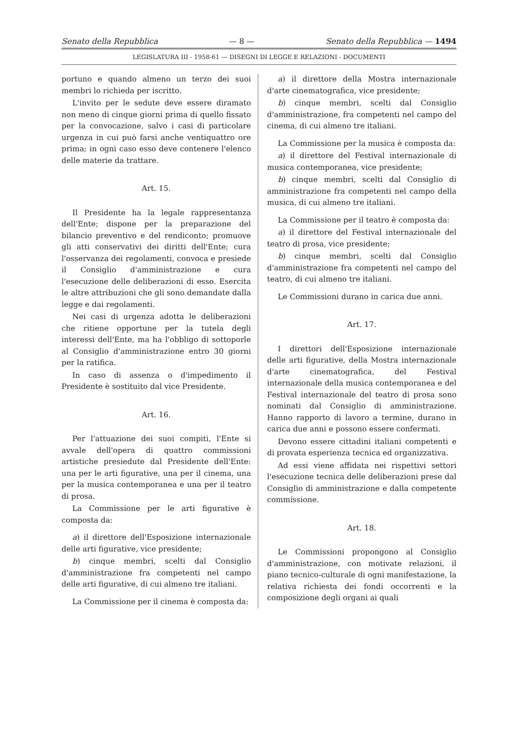Senato della Repubblica — 8 — Senato della Repubblica — 1494
LEGISLATURA III - 1958-61 — DISEGNI DI LEGGE E RELAZIONI - DOCUMENTI
portuno e quando almeno un terzo dei suoi membri lo richieda per iscritto.
L'invito per le sedute deve essere diramato non meno di cinque giorni prima di quello fissato per la convocazione, salvo i casi di particolare urgenza in cui può farsi anche ventiquattro ore prima; in ogni caso esso deve contenere l'elenco delle materie da trattare.
Art. 15.
Il Presidente ha la legale rappresentanza dell'Ente; dispone per la preparazione del bilancio preventivo e del rendiconto; promuove gli atti conservativi dei diritti dell'Ente; cura l'osservanza dei regolamenti, convoca e presiede il Consiglio d'amministrazione e cura l'esecuzione delle deliberazioni di esso. Esercita le altre attribuzioni che gli sono demandate dalla legge e dai regolamenti.
Nei casi di urgenza adotta le deliberazioni che ritiene opportune per la tutela degli interessi dell'Ente, ma ha l'obbligo di sottoporle al Consiglio d'amministrazione entro 30 giorni per la ratifica.
In caso di assenza o d'impedimento il Presidente è sostituito dal vice Presidente.
Art. 16.
Per l'attuazione dei suoi compiti, l'Ente si avvale dell'opera di quattro commissioni artistiche presiedute dal Presidente dell'Ente: una per le arti figurative, una per il cinema, una per la musica contemporanea e una per il teatro di prosa.
La Commissione per le arti figurative è composta da:
a) il direttore dell'Esposizione internazionale delle arti figurative, vice presidente;
b) cinque membri, scelti dal Consiglio d'amministrazione fra competenti nel campo delle arti figurative, di cui almeno tre italiani.
La Commissione per il cinema è composta da:
a) il direttore della Mostra internazionale d'arte cinematografica, vice presidente;
b) cinque membri, scelti dal Consiglio d'amministrazione, fra competenti nel campo del cinema, di cui almeno tre italiani.
La Commissione per la musica è composta da:
a) il direttore del Festival internazionale di musica contemporanea, vice presidente;
b) cinque membri, scelti dal Consiglio di amministrazione fra competenti nel campo della musica, di cui almeno tre italiani.
La Commissione per il teatro è composta da:
a) il direttore del Festival internazionale del teatro di prosa, vice presidente;
b) cinque membri, scelti dal Consiglio d'amministrazione fra competenti nel campo del teatro, di cui almeno tre italiani.
Le Commissioni durano in carica due anni.
Art. 17.
I direttori dell'Esposizione internazionale delle arti figurative, della Mostra internazionale d'arte cinematografica, del Festival internazionale della musica contemporanea e del Festival internazionale del teatro di prosa sono nominati dal Consiglio di amministrazione. Hanno rapporto di lavoro a termine, durano in carica due anni e possono essere confermati.
Devono essere cittadini italiani competenti e di provata esperienza tecnica ed organizzativa.
Ad essi viene affidata nei rispettivi settori l'esecuzione tecnica delle deliberazioni prese dal Consiglio di amministrazione e dalla competente commissione.
Art. 18.
Le Commissioni propongono al Consiglio d'amministrazione, con motivate relazioni, il piano tecnico-culturale di ogni manifestazione, la relativa richiesta dei fondi occorrenti e la composizione degli organi ai quali